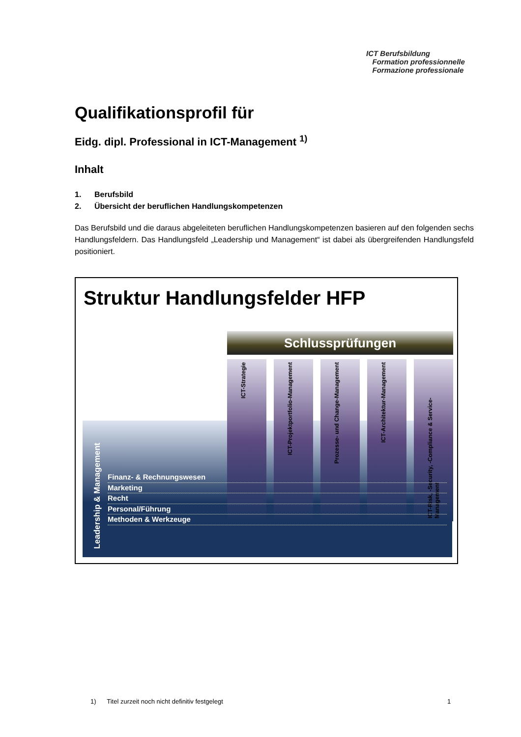ICT Berufsbildung
Formation professionnelle
Formazione professionale
Qualifikationsprofil für
Eidg. dipl. Professional in ICT-Management <sup>1)</sup>
Inhalt
1. Berufsbild
2. Übersicht der beruflichen Handlungskompetenzen
Das Berufsbild und die daraus abgeleiteten beruflichen Handlungskompetenzen basieren auf den folgenden sechs Handlungsfeldern. Das Handlungsfeld „Leadership und Management“ ist dabei als übergreifenden Handlungsfeld positioniert.
Struktur Handlungsfelder HFP
Schlussprüfungen
ICT-Strategie
ICT-Projektportfolio-Management
Prozesse- und Change-Management
ICT-Architektur-Management
ICT-Risk, -Security, -Compliance & Service-Management
Leadership & Management
Finanz- & Rechnungswesen
Marketing
Recht
Personal/Führung
Methoden & Werkzeuge
1) Titel zurzeit noch nicht definitiv festgelegt
1